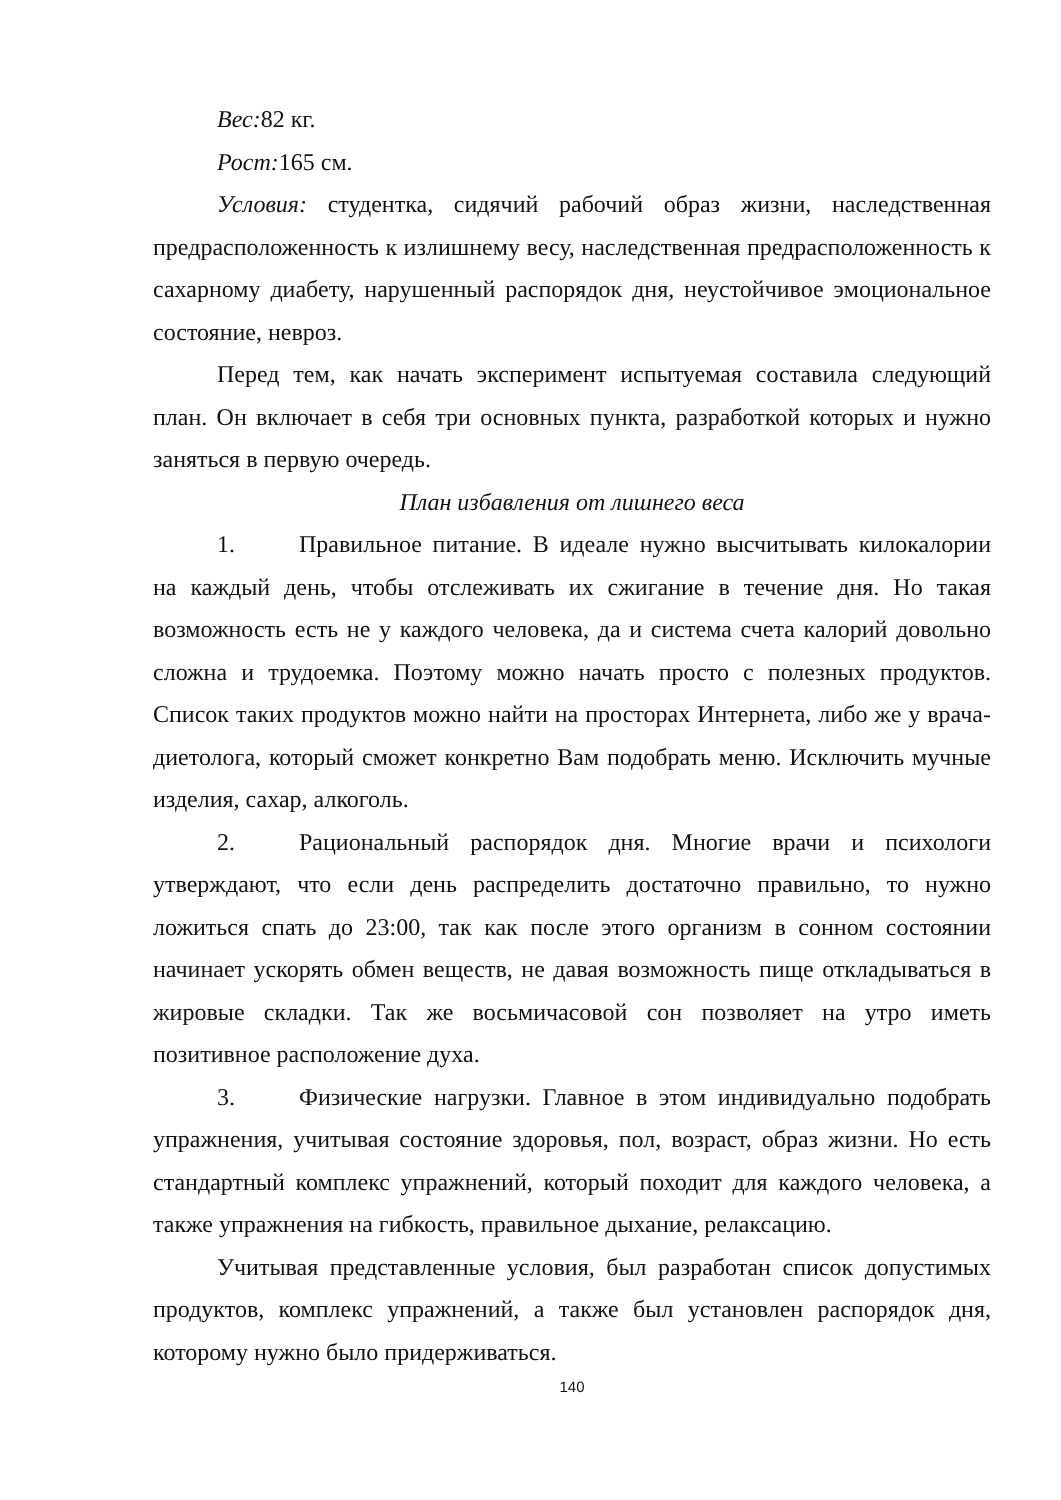Вес: 82 кг.
Рост: 165 см.
Условия: студентка, сидячий рабочий образ жизни, наследственная предрасположенность к излишнему весу, наследственная предрасположенность к сахарному диабету, нарушенный распорядок дня, неустойчивое эмоциональное состояние, невроз.
Перед тем, как начать эксперимент испытуемая составила следующий план. Он включает в себя три основных пункта, разработкой которых и нужно заняться в первую очередь.
План избавления от лишнего веса
1. Правильное питание. В идеале нужно высчитывать килокалории на каждый день, чтобы отслеживать их сжигание в течение дня. Но такая возможность есть не у каждого человека, да и система счета калорий довольно сложна и трудоемка. Поэтому можно начать просто с полезных продуктов. Список таких продуктов можно найти на просторах Интернета, либо же у врача-диетолога, который сможет конкретно Вам подобрать меню. Исключить мучные изделия, сахар, алкоголь.
2. Рациональный распорядок дня. Многие врачи и психологи утверждают, что если день распределить достаточно правильно, то нужно ложиться спать до 23:00, так как после этого организм в сонном состоянии начинает ускорять обмен веществ, не давая возможность пище откладываться в жировые складки. Так же восьмичасовой сон позволяет на утро иметь позитивное расположение духа.
3. Физические нагрузки. Главное в этом индивидуально подобрать упражнения, учитывая состояние здоровья, пол, возраст, образ жизни. Но есть стандартный комплекс упражнений, который походит для каждого человека, а также упражнения на гибкость, правильное дыхание, релаксацию.
Учитывая представленные условия, был разработан список допустимых продуктов, комплекс упражнений, а также был установлен распорядок дня, которому нужно было придерживаться.
140